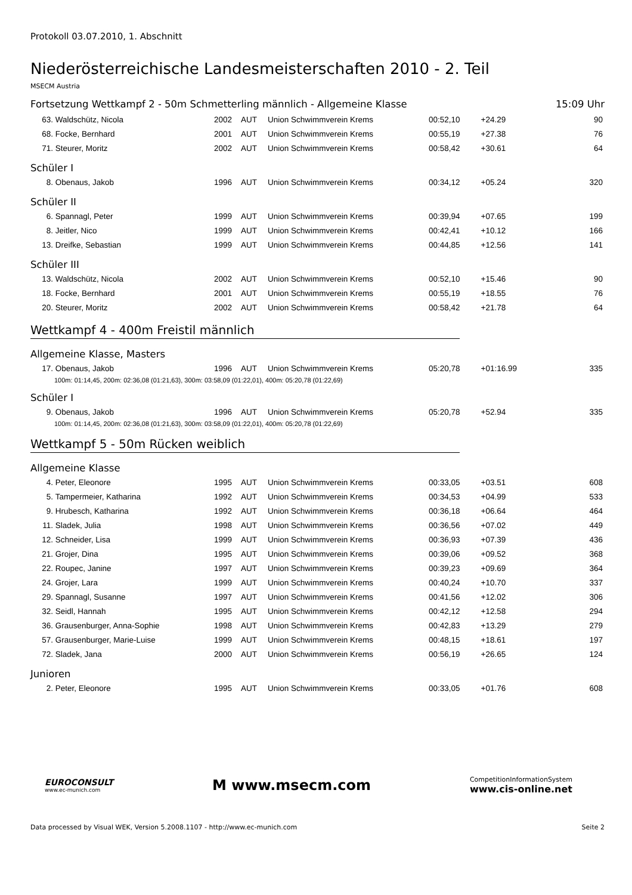Protokoll 03.07.2010, 1. Abschnitt
Niederösterreichische Landesmeisterschaften 2010 - 2. Teil
MSECM Austria
Fortsetzung Wettkampf 2 - 50m Schmetterling männlich - Allgemeine Klasse 15:09 Uhr
| 63. | Waldschütz, Nicola | 2002 | AUT | Union Schwimmverein Krems | 00:52,10 | +24.29 | 90 |
| 68. | Focke, Bernhard | 2001 | AUT | Union Schwimmverein Krems | 00:55,19 | +27.38 | 76 |
| 71. | Steurer, Moritz | 2002 | AUT | Union Schwimmverein Krems | 00:58,42 | +30.61 | 64 |
Schüler I
| 8. | Obenaus, Jakob | 1996 | AUT | Union Schwimmverein Krems | 00:34,12 | +05.24 | 320 |
Schüler II
| 6. | Spannagl, Peter | 1999 | AUT | Union Schwimmverein Krems | 00:39,94 | +07.65 | 199 |
| 8. | Jeitler, Nico | 1999 | AUT | Union Schwimmverein Krems | 00:42,41 | +10.12 | 166 |
| 13. | Dreifke, Sebastian | 1999 | AUT | Union Schwimmverein Krems | 00:44,85 | +12.56 | 141 |
Schüler III
| 13. | Waldschütz, Nicola | 2002 | AUT | Union Schwimmverein Krems | 00:52,10 | +15.46 | 90 |
| 18. | Focke, Bernhard | 2001 | AUT | Union Schwimmverein Krems | 00:55,19 | +18.55 | 76 |
| 20. | Steurer, Moritz | 2002 | AUT | Union Schwimmverein Krems | 00:58,42 | +21.78 | 64 |
Wettkampf 4 - 400m Freistil männlich
Allgemeine Klasse, Masters
| 17. | Obenaus, Jakob | 1996 | AUT | Union Schwimmverein Krems | 05:20,78 | +01:16.99 | 335 |
| 100m: 01:14,45, 200m: 02:36,08 (01:21,63), 300m: 03:58,09 (01:22,01), 400m: 05:20,78 (01:22,69) | | | | | | | |
Schüler I
| 9. | Obenaus, Jakob | 1996 | AUT | Union Schwimmverein Krems | 05:20,78 | +52.94 | 335 |
| 100m: 01:14,45, 200m: 02:36,08 (01:21,63), 300m: 03:58,09 (01:22,01), 400m: 05:20,78 (01:22,69) | | | | | | | |
Wettkampf 5 - 50m Rücken weiblich
Allgemeine Klasse
| 4. | Peter, Eleonore | 1995 | AUT | Union Schwimmverein Krems | 00:33,05 | +03.51 | 608 |
| 5. | Tampermeier, Katharina | 1992 | AUT | Union Schwimmverein Krems | 00:34,53 | +04.99 | 533 |
| 9. | Hrubesch, Katharina | 1992 | AUT | Union Schwimmverein Krems | 00:36,18 | +06.64 | 464 |
| 11. | Sladek, Julia | 1998 | AUT | Union Schwimmverein Krems | 00:36,56 | +07.02 | 449 |
| 12. | Schneider, Lisa | 1999 | AUT | Union Schwimmverein Krems | 00:36,93 | +07.39 | 436 |
| 21. | Grojer, Dina | 1995 | AUT | Union Schwimmverein Krems | 00:39,06 | +09.52 | 368 |
| 22. | Roupec, Janine | 1997 | AUT | Union Schwimmverein Krems | 00:39,23 | +09.69 | 364 |
| 24. | Grojer, Lara | 1999 | AUT | Union Schwimmverein Krems | 00:40,24 | +10.70 | 337 |
| 29. | Spannagl, Susanne | 1997 | AUT | Union Schwimmverein Krems | 00:41,56 | +12.02 | 306 |
| 32. | Seidl, Hannah | 1995 | AUT | Union Schwimmverein Krems | 00:42,12 | +12.58 | 294 |
| 36. | Grausenburger, Anna-Sophie | 1998 | AUT | Union Schwimmverein Krems | 00:42,83 | +13.29 | 279 |
| 57. | Grausenburger, Marie-Luise | 1999 | AUT | Union Schwimmverein Krems | 00:48,15 | +18.61 | 197 |
| 72. | Sladek, Jana | 2000 | AUT | Union Schwimmverein Krems | 00:56,19 | +26.65 | 124 |
Junioren
| 2. | Peter, Eleonore | 1995 | AUT | Union Schwimmverein Krems | 00:33,05 | +01.76 | 608 |
EUROCONSULT
www.ec-munich.com
M www.msecm.com
CompetitionInformationSystem
www.cis-online.net
Data processed by Visual WEK, Version 5.2008.1107 - http://www.ec-munich.com Seite 2